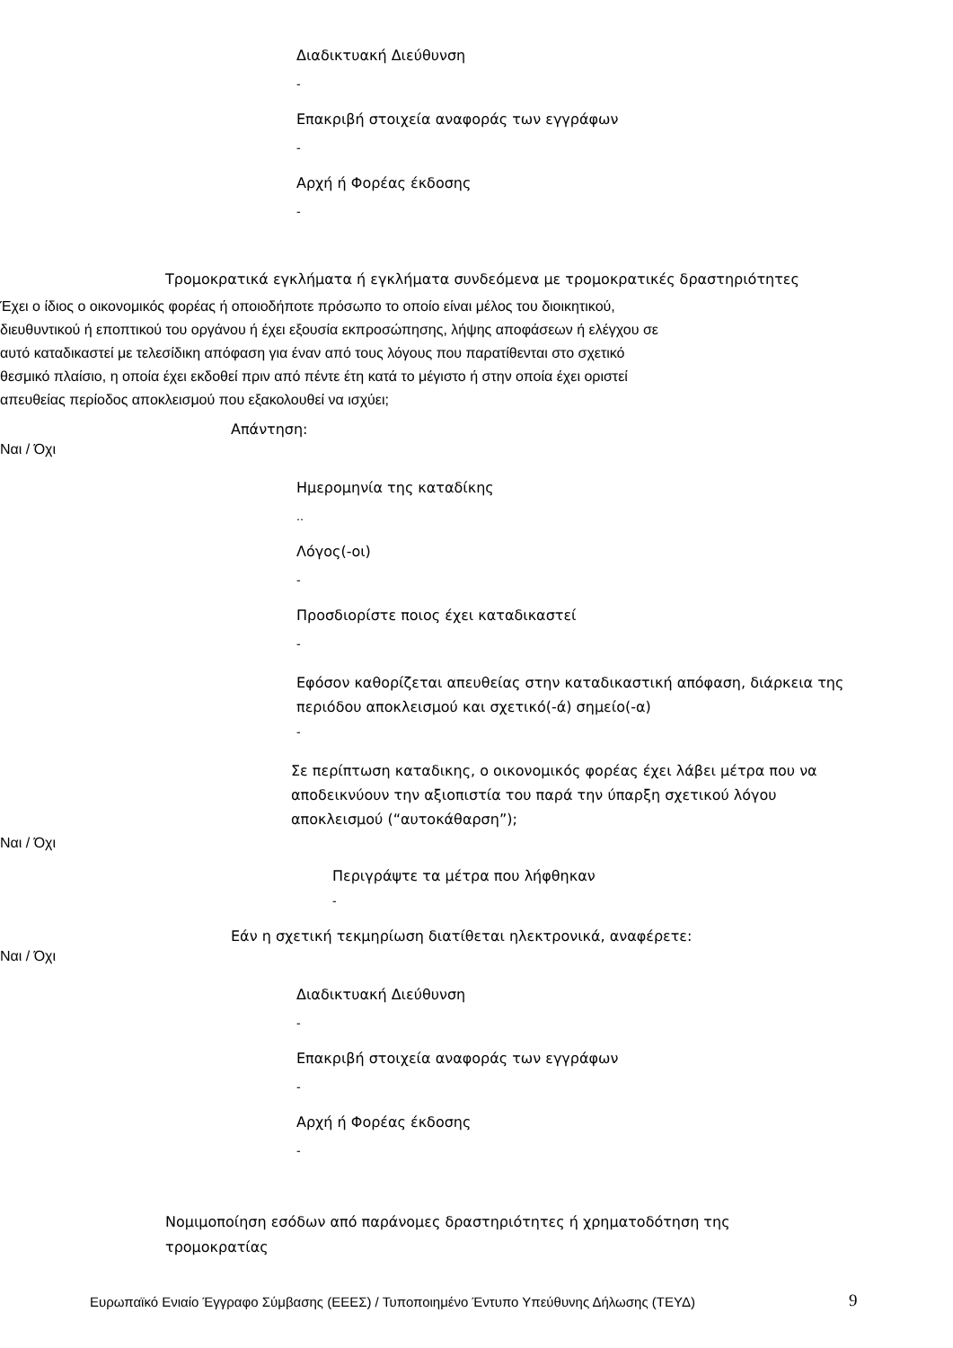Διαδικτυακή Διεύθυνση
-
Επακριβή στοιχεία αναφοράς των εγγράφων
-
Αρχή ή Φορέας έκδοσης
-
Τρομοκρατικά εγκλήματα ή εγκλήματα συνδεόμενα με τρομοκρατικές δραστηριότητες
Έχει ο ίδιος ο οικονομικός φορέας ή οποιοδήποτε πρόσωπο το οποίο είναι μέλος του διοικητικού, διευθυντικού ή εποπτικού του οργάνου ή έχει εξουσία εκπροσώπησης, λήψης αποφάσεων ή ελέγχου σε αυτό καταδικαστεί με τελεσίδικη απόφαση για έναν από τους λόγους που παρατίθενται στο σχετικό θεσμικό πλαίσιο, η οποία έχει εκδοθεί πριν από πέντε έτη κατά το μέγιστο ή στην οποία έχει οριστεί απευθείας περίοδος αποκλεισμού που εξακολουθεί να ισχύει;
Απάντηση:
Ναι / Όχι
Ημερομηνία της καταδίκης
..
Λόγος(-οι)
-
Προσδιορίστε ποιος έχει καταδικαστεί
-
Εφόσον καθορίζεται απευθείας στην καταδικαστική απόφαση, διάρκεια της περιόδου αποκλεισμού και σχετικό(-ά) σημείο(-α)
-
Σε περίπτωση καταδικης, ο οικονομικός φορέας έχει λάβει μέτρα που να αποδεικνύουν την αξιοπιστία του παρά την ύπαρξη σχετικού λόγου αποκλεισμού (“αυτοκάθαρση”);
Ναι / Όχι
Περιγράψτε τα μέτρα που λήφθηκαν
-
Εάν η σχετική τεκμηρίωση διατίθεται ηλεκτρονικά, αναφέρετε:
Ναι / Όχι
Διαδικτυακή Διεύθυνση
-
Επακριβή στοιχεία αναφοράς των εγγράφων
-
Αρχή ή Φορέας έκδοσης
-
Νομιμοποίηση εσόδων από παράνομες δραστηριότητες ή χρηματοδότηση της τρομοκρατίας
Ευρωπαϊκό Ενιαίο Έγγραφο Σύμβασης (ΕΕΕΣ) / Τυποποιημένο Έντυπο Υπεύθυνης Δήλωσης (ΤΕΥΔ)
9